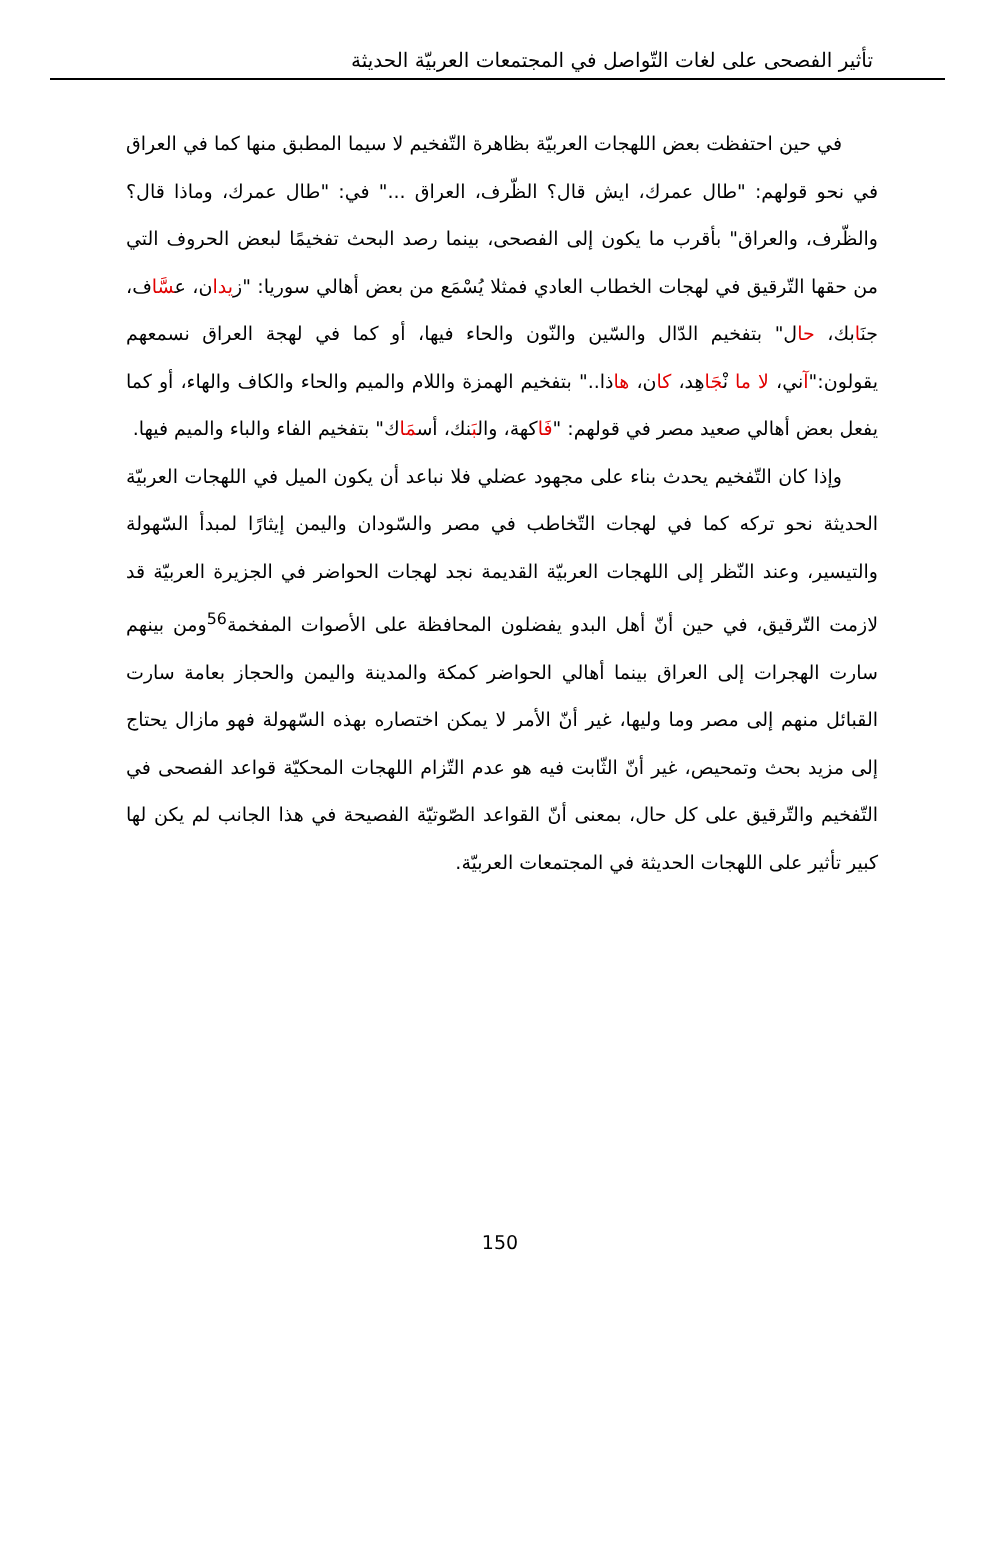تأثير الفصحى على لغات التّواصل في المجتمعات العربيّة الحديثة
في حين احتفظت بعض اللهجات العربيّة بظاهرة التّفخيم لا سيما المطبق منها كما في العراق في نحو قولهم: "طال عمرك، ايش قال؟ الظّرف، العراق ..." في: "طال عمرك، وماذا قال؟ والظّرف، والعراق" بأقرب ما يكون إلى الفصحى، بينما رصد البحث تفخيمًا لبعض الحروف التي من حقها التّرقيق في لهجات الخطاب العادي فمثلا يُسْمَع من بعض أهالي سوريا: "زيدان، عسَّاف، جنَابك، حال" بتفخيم الدّال والسّين والنّون والحاء فيها، أو كما في لهجة العراق نسمعهم يقولون:"آني، لا ما نْجَاهِد، كان، هاذا.." بتفخيم الهمزة واللام والميم والحاء والكاف والهاء، أو كما يفعل بعض أهالي صعيد مصر في قولهم: "فَاكهة، والبَنك، أسمَاك" بتفخيم الفاء والباء والميم فيها.
وإذا كان التّفخيم يحدث بناء على مجهود عضلي فلا نباعد أن يكون الميل في اللهجات العربيّة الحديثة نحو تركه كما في لهجات التّخاطب في مصر والسّودان واليمن إيثارًا لمبدأ السّهولة والتيسير، وعند النّظر إلى اللهجات العربيّة القديمة نجد لهجات الحواضر في الجزيرة العربيّة قد لازمت التّرقيق، في حين أنّ أهل البدو يفضلون المحافظة على الأصوات المفخمة<sup>56</sup>ومن بينهم سارت الهجرات إلى العراق بينما أهالي الحواضر كمكة والمدينة واليمن والحجاز بعامة سارت القبائل منهم إلى مصر وما وليها، غير أنّ الأمر لا يمكن اختصاره بهذه السّهولة فهو مازال يحتاج إلى مزيد بحث وتمحيص، غير أنّ الثّابت فيه هو عدم التّزام اللهجات المحكيّة قواعد الفصحى في التّفخيم والتّرقيق على كل حال، بمعنى أنّ القواعد الصّوتيّة الفصيحة في هذا الجانب لم يكن لها كبير تأثير على اللهجات الحديثة في المجتمعات العربيّة.
150